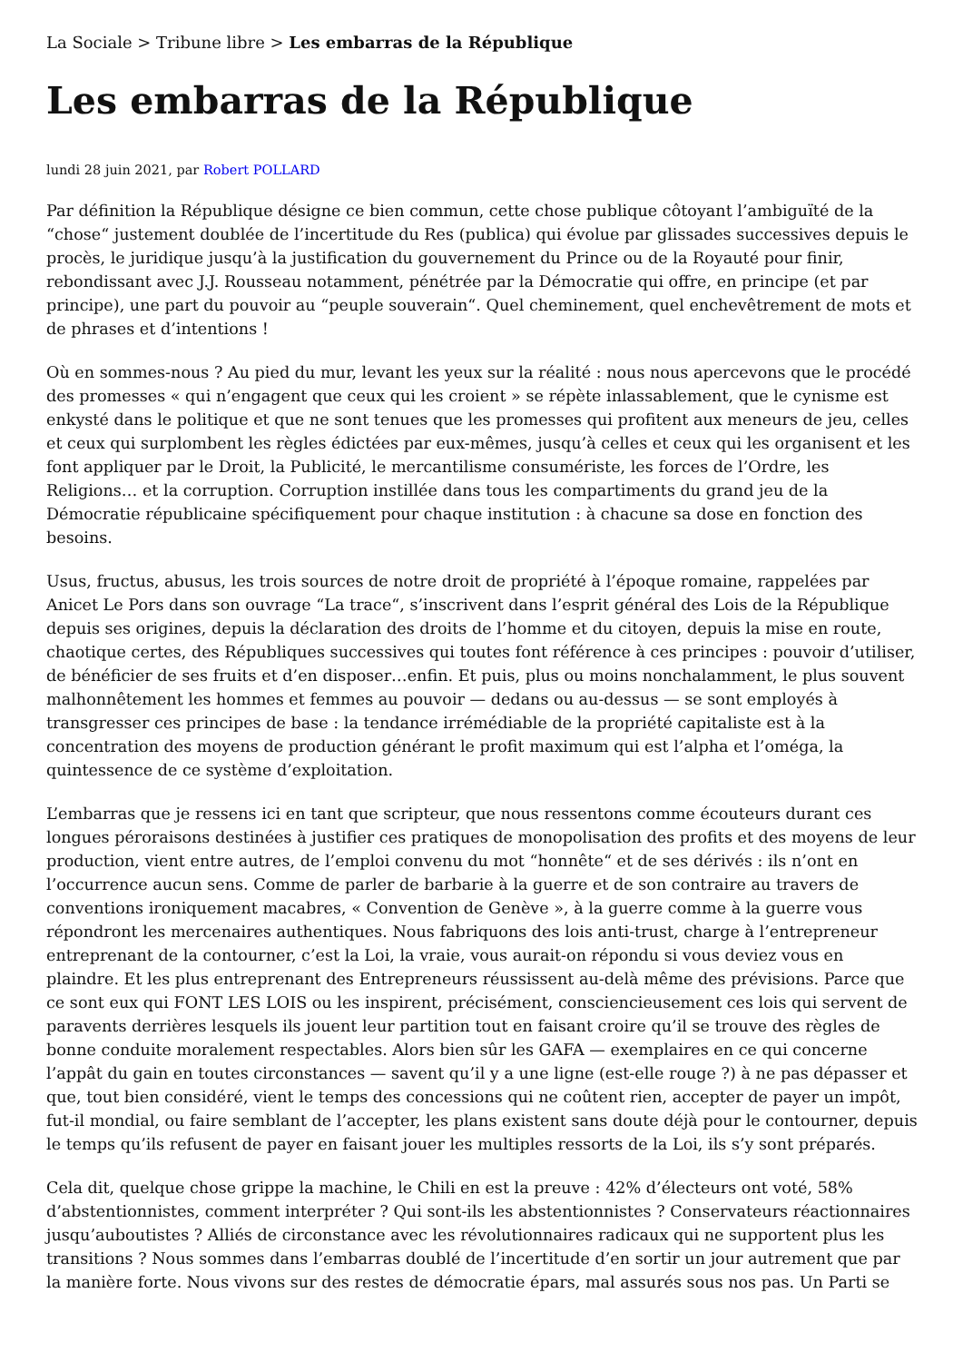La Sociale > Tribune libre > Les embarras de la République
Les embarras de la République
lundi 28 juin 2021, par Robert POLLARD
Par définition la République désigne ce bien commun, cette chose publique côtoyant l’ambiguïté de la “chose“ justement doublée de l’incertitude du Res (publica) qui évolue par glissades successives depuis le procès, le juridique jusqu’à la justification du gouvernement du Prince ou de la Royauté pour finir, rebondissant avec J.J. Rousseau notamment, pénétrée par la Démocratie qui offre, en principe (et par principe), une part du pouvoir au “peuple souverain“. Quel cheminement, quel enchevêtrement de mots et de phrases et d’intentions !
Où en sommes-nous ? Au pied du mur, levant les yeux sur la réalité : nous nous apercevons que le procédé des promesses « qui n’engagent que ceux qui les croient » se répète inlassablement, que le cynisme est enkysté dans le politique et que ne sont tenues que les promesses qui profitent aux meneurs de jeu, celles et ceux qui surplombent les règles édictées par eux-mêmes, jusqu’à celles et ceux qui les organisent et les font appliquer par le Droit, la Publicité, le mercantilisme consumériste, les forces de l’Ordre, les Religions… et la corruption. Corruption instillée dans tous les compartiments du grand jeu de la Démocratie républicaine spécifiquement pour chaque institution : à chacune sa dose en fonction des besoins.
Usus, fructus, abusus, les trois sources de notre droit de propriété à l’époque romaine, rappelées par Anicet Le Pors dans son ouvrage “La trace“, s’inscrivent dans l’esprit général des Lois de la République depuis ses origines, depuis la déclaration des droits de l’homme et du citoyen, depuis la mise en route, chaotique certes, des Républiques successives qui toutes font référence à ces principes : pouvoir d’utiliser, de bénéficier de ses fruits et d’en disposer…enfin. Et puis, plus ou moins nonchalamment, le plus souvent malhonnêtement les hommes et femmes au pouvoir — dedans ou au-dessus — se sont employés à transgresser ces principes de base : la tendance irrémédiable de la propriété capitaliste est à la concentration des moyens de production générant le profit maximum qui est l’alpha et l’oméga, la quintessence de ce système d’exploitation.
L’embarras que je ressens ici en tant que scripteur, que nous ressentons comme écouteurs durant ces longues péroraisons destinées à justifier ces pratiques de monopolisation des profits et des moyens de leur production, vient entre autres, de l’emploi convenu du mot “honnête“ et de ses dérivés : ils n’ont en l’occurrence aucun sens. Comme de parler de barbarie à la guerre et de son contraire au travers de conventions ironiquement macabres, « Convention de Genève », à la guerre comme à la guerre vous répondront les mercenaires authentiques. Nous fabriquons des lois anti-trust, charge à l’entrepreneur entreprenant de la contourner, c’est la Loi, la vraie, vous aurait-on répondu si vous deviez vous en plaindre. Et les plus entreprenant des Entrepreneurs réussissent au-delà même des prévisions. Parce que ce sont eux qui FONT LES LOIS ou les inspirent, précisément, consciencieusement ces lois qui servent de paravents derrières lesquels ils jouent leur partition tout en faisant croire qu’il se trouve des règles de bonne conduite moralement respectables. Alors bien sûr les GAFA — exemplaires en ce qui concerne l’appât du gain en toutes circonstances — savent qu’il y a une ligne (est-elle rouge ?) à ne pas dépasser et que, tout bien considéré, vient le temps des concessions qui ne coûtent rien, accepter de payer un impôt, fut-il mondial, ou faire semblant de l’accepter, les plans existent sans doute déjà pour le contourner, depuis le temps qu’ils refusent de payer en faisant jouer les multiples ressorts de la Loi, ils s’y sont préparés.
Cela dit, quelque chose grippe la machine, le Chili en est la preuve : 42% d’électeurs ont voté, 58% d’abstentionnistes, comment interpréter ? Qui sont-ils les abstentionnistes ? Conservateurs réactionnaires jusqu’auboutistes ? Alliés de circonstance avec les révolutionnaires radicaux qui ne supportent plus les transitions ? Nous sommes dans l’embarras doublé de l’incertitude d’en sortir un jour autrement que par la manière forte. Nous vivons sur des restes de démocratie épars, mal assurés sous nos pas. Un Parti se